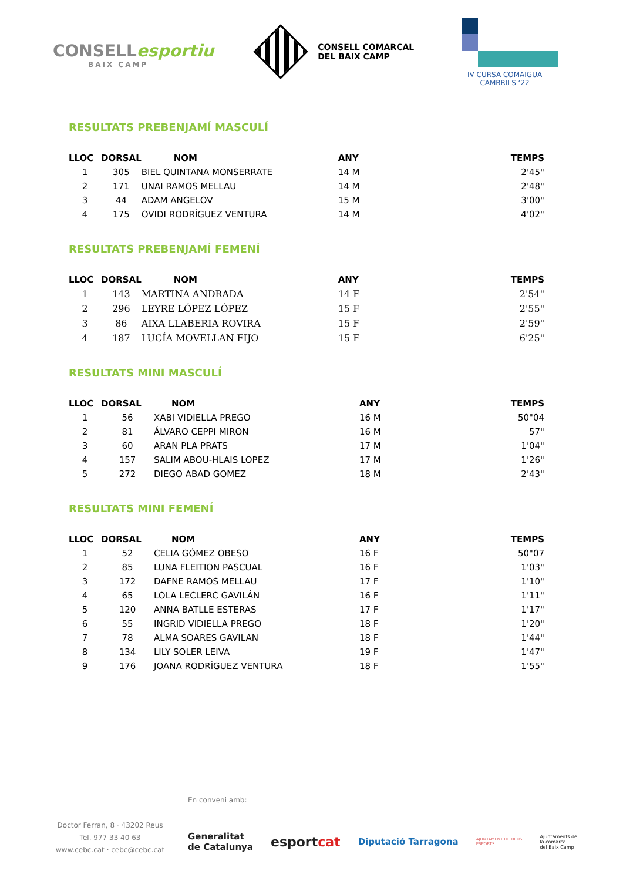CONSELLesportiu
BAIX CAMP
CONSELL COMARCAL
DEL BAIX CAMP
IV CURSA COMAIGUA
CAMBRILS ‘22
RESULTATS PREBENJAMÍ MASCULÍ
| LLOC | DORSAL | NOM | ANY | TEMPS |
| --- | --- | --- | --- | --- |
| 1 | 305 | BIEL QUINTANA MONSERRATE | 14 M | 2'45" |
| 2 | 171 | UNAI RAMOS MELLAU | 14 M | 2'48" |
| 3 | 44 | ADAM ANGELOV | 15 M | 3'00" |
| 4 | 175 | OVIDI RODRÍGUEZ VENTURA | 14 M | 4'02" |
RESULTATS PREBENJAMÍ FEMENÍ
| LLOC | DORSAL | NOM | ANY | TEMPS |
| --- | --- | --- | --- | --- |
| 1 | 143 | MARTINA ANDRADA | 14 F | 2'54" |
| 2 | 296 | LEYRE LÓPEZ LÓPEZ | 15 F | 2'55" |
| 3 | 86 | AIXA LLABERIA ROVIRA | 15 F | 2'59" |
| 4 | 187 | LUCÍA MOVELLAN FIJO | 15 F | 6'25" |
RESULTATS MINI MASCULÍ
| LLOC | DORSAL | NOM | ANY | TEMPS |
| --- | --- | --- | --- | --- |
| 1 | 56 | XABI VIDIELLA PREGO | 16 M | 50"04 |
| 2 | 81 | ÁLVARO CEPPI MIRON | 16 M | 57" |
| 3 | 60 | ARAN PLA PRATS | 17 M | 1'04" |
| 4 | 157 | SALIM ABOU-HLAIS LOPEZ | 17 M | 1'26" |
| 5 | 272 | DIEGO ABAD GOMEZ | 18 M | 2'43" |
RESULTATS MINI FEMENÍ
| LLOC | DORSAL | NOM | ANY | TEMPS |
| --- | --- | --- | --- | --- |
| 1 | 52 | CELIA GÓMEZ OBESO | 16 F | 50"07 |
| 2 | 85 | LUNA FLEITION PASCUAL | 16 F | 1'03" |
| 3 | 172 | DAFNE RAMOS MELLAU | 17 F | 1'10" |
| 4 | 65 | LOLA LECLERC GAVILÁN | 16 F | 1'11" |
| 5 | 120 | ANNA BATLLE ESTERAS | 17 F | 1'17" |
| 6 | 55 | INGRID VIDIELLA PREGO | 18 F | 1'20" |
| 7 | 78 | ALMA SOARES GAVILAN | 18 F | 1'44" |
| 8 | 134 | LILY SOLER LEIVA | 19 F | 1'47" |
| 9 | 176 | JOANA RODRÍGUEZ VENTURA | 18 F | 1'55" |
En conveni amb:
Doctor Ferran, 8 · 43202 Reus
Tel. 977 33 40 63
www.cebc.cat · cebc@cebc.cat
Generalitat
de Catalunya esportcat Diputació Tarragona AJUNTAMENT DE REUS
ESPORTS Ajuntaments de
la comarca
del Baix Camp